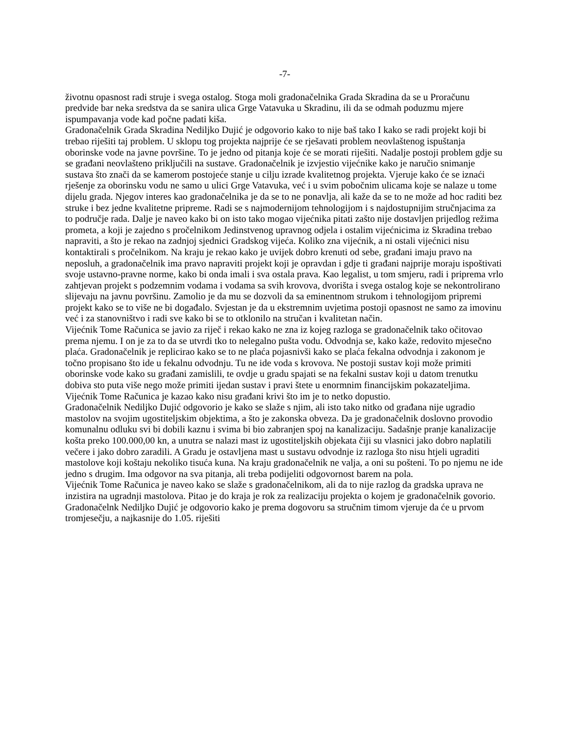-7-
životnu opasnost radi struje i svega ostalog. Stoga moli gradonačelnika Grada Skradina da se u Proračunu predvide bar neka sredstva da se sanira ulica Grge Vatavuka u Skradinu, ili da se odmah poduzmu mjere ispumpavanja vode kad počne padati kiša.
Gradonačelnik Grada Skradina Nediljko Dujić je odgovorio kako to nije baš tako I kako se radi projekt koji bi trebao riješiti taj problem. U sklopu tog projekta najprije će se rješavati problem neovlaštenog ispuštanja oborinske vode na javne površine. To je jedno od pitanja koje će se morati riješiti. Nadalje postoji problem gdje su se građani neovlašteno priključili na sustave. Gradonačelnik je izvjestio vijećnike kako je naručio snimanje sustava što znači da se kamerom postojeće stanje u cilju izrade kvalitetnog projekta. Vjeruje kako će se iznaći rješenje za oborinsku vodu ne samo u ulici Grge Vatavuka, već i u svim pobočnim ulicama koje se nalaze u tome dijelu grada. Njegov interes kao gradonačelnika je da se to ne ponavlja, ali kaže da se to ne može ad hoc raditi bez struke i bez jedne kvalitetne pripreme. Radi se s najmodernijom tehnologijom i s najdostupnijim stručnjacima za to područje rada. Dalje je naveo kako bi on isto tako mogao vijećnika pitati zašto nije dostavljen prijedlog režima prometa, a koji je zajedno s pročelnikom Jedinstvenog upravnog odjela i ostalim vijećnicima iz Skradina trebao napraviti, a što je rekao na zadnjoj sjednici Gradskog vijeća. Koliko zna vijećnik, a ni ostali vijećnici nisu kontaktirali s pročelnikom. Na kraju je rekao kako je uvijek dobro krenuti od sebe, građani imaju pravo na neposluh, a gradonačelnik ima pravo napraviti projekt koji je opravdan i gdje ti građani najprije moraju ispoštivati svoje ustavno-pravne norme, kako bi onda imali i sva ostala prava. Kao legalist, u tom smjeru, radi i priprema vrlo zahtjevan projekt s podzemnim vodama i vodama sa svih krovova, dvorišta i svega ostalog koje se nekontrolirano slijevaju na javnu površinu. Zamolio je da mu se dozvoli da sa eminentnom strukom i tehnologijom pripremi projekt kako se to više ne bi događalo. Svjestan je da u ekstremnim uvjetima postoji opasnost ne samo za imovinu već i za stanovništvo i radi sve kako bi se to otklonilo na stručan i kvalitetan način.
Vijećnik Tome Računica se javio za riječ i rekao kako ne zna iz kojeg razloga se gradonačelnik tako očitovao prema njemu. I on je za to da se utvrdi tko to nelegalno pušta vodu. Odvodnja se, kako kaže, redovito mjesečno plaća. Gradonačelnik je replicirao kako se to ne plaća pojasnivši kako se plaća fekalna odvodnja i zakonom je točno propisano što ide u fekalnu odvodnju. Tu ne ide voda s krovova. Ne postoji sustav koji može primiti oborinske vode kako su građani zamislili, te ovdje u gradu spajati se na fekalni sustav koji u datom trenutku dobiva sto puta više nego može primiti ijedan sustav i pravi štete u enormnim financijskim pokazateljima.
Vijećnik Tome Računica je kazao kako nisu građani krivi što im je to netko dopustio.
Gradonačelnik Nediljko Dujić odgovorio je kako se slaže s njim, ali isto tako nitko od građana nije ugradio mastolov na svojim ugostiteljskim objektima, a što je zakonska obveza. Da je gradonačelnik doslovno provodio komunalnu odluku svi bi dobili kaznu i svima bi bio zabranjen spoj na kanalizaciju. Sadašnje pranje kanalizacije košta preko 100.000,00 kn, a unutra se nalazi mast iz ugostiteljskih objekata čiji su vlasnici jako dobro naplatili večere i jako dobro zaradili. A Gradu je ostavljena mast u sustavu odvodnje iz razloga što nisu htjeli ugraditi mastolove koji koštaju nekoliko tisuća kuna. Na kraju gradonačelnik ne valja, a oni su pošteni. To po njemu ne ide jedno s drugim. Ima odgovor na sva pitanja, ali treba podijeliti odgovornost barem na pola.
Vijećnik Tome Računica je naveo kako se slaže s gradonačelnikom, ali da to nije razlog da gradska uprava ne inzistira na ugradnji mastolova. Pitao je do kraja je rok za realizaciju projekta o kojem je gradonačelnik govorio. Gradonačelnk Nediljko Dujić je odgovorio kako je prema dogovoru sa stručnim timom vjeruje da će u prvom tromjesečju, a najkasnije do 1.05. riješiti